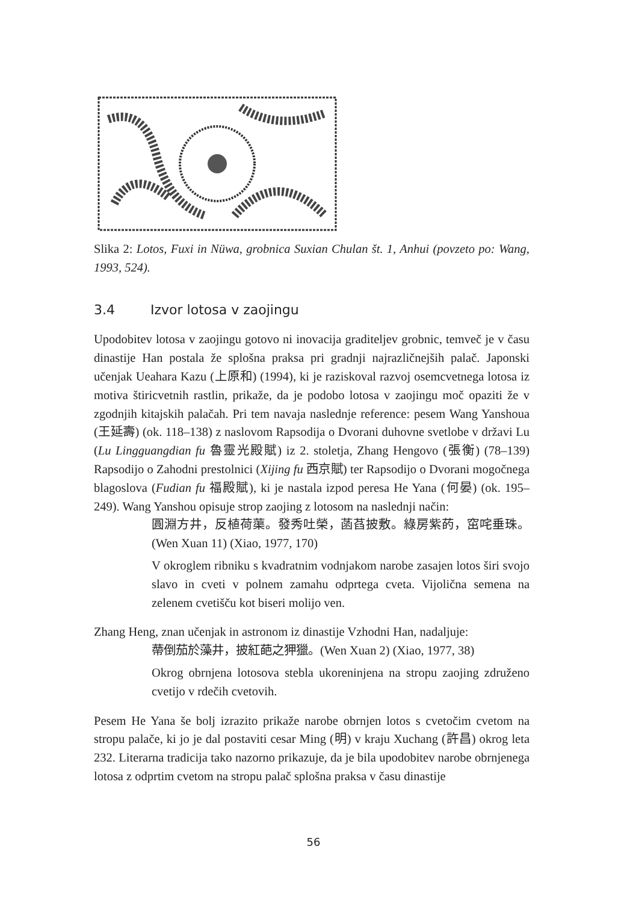Slika 2: Lotos, Fuxi in Nüwa, grobnica Suxian Chulan št. 1, Anhui (povzeto po: Wang, 1993, 524).
3.4 Izvor lotosa v zaojingu
Upodobitev lotosa v zaojingu gotovo ni inovacija graditeljev grobnic, temveč je v času dinastije Han postala že splošna praksa pri gradnji najrazličnejših palač. Japonski učenjak Ueahara Kazu (上原和) (1994), ki je raziskoval razvoj osemcvetnega lotosa iz motiva štiricvetnih rastlin, prikaže, da je podobo lotosa v zaojingu moč opaziti že v zgodnjih kitajskih palačah. Pri tem navaja naslednje reference: pesem Wang Yanshoua (王延壽) (ok. 118–138) z naslovom Rapsodija o Dvorani duhovne svetlobe v državi Lu (Lu Lingguangdian fu 魯靈光殿賦) iz 2. stoletja, Zhang Hengovo (張衡) (78–139) Rapsodijo o Zahodni prestolnici (Xijing fu 西京賦) ter Rapsodijo o Dvorani mogočnega blagoslova (Fudian fu 福殿賦), ki je nastala izpod peresa He Yana (何晏) (ok. 195–249). Wang Yanshou opisuje strop zaojing z lotosom na naslednji način:
圓淵方井，反植荷蕖。發秀吐榮，菡萏披敷。綠房紫菂，窋咤垂珠。(Wen Xuan 11) (Xiao, 1977, 170)
V okroglem ribniku s kvadratnim vodnjakom narobe zasajen lotos širi svojo slavo in cveti v polnem zamahu odprtega cveta. Vijolična semena na zelenem cvetišču kot biseri molijo ven.
Zhang Heng, znan učenjak in astronom iz dinastije Vzhodni Han, nadaljuje:
蔕倒茄於藻井，披紅葩之狎獵。(Wen Xuan 2) (Xiao, 1977, 38)
Okrog obrnjena lotosova stebla ukoreninjena na stropu zaojing združeno cvetijo v rdečih cvetovih.
Pesem He Yana še bolj izrazito prikaže narobe obrnjen lotos s cvetočim cvetom na stropu palače, ki jo je dal postaviti cesar Ming (明) v kraju Xuchang (許昌) okrog leta 232. Literarna tradicija tako nazorno prikazuje, da je bila upodobitev narobe obrnjenega lotosa z odprtim cvetom na stropu palač splošna praksa v času dinastije
56